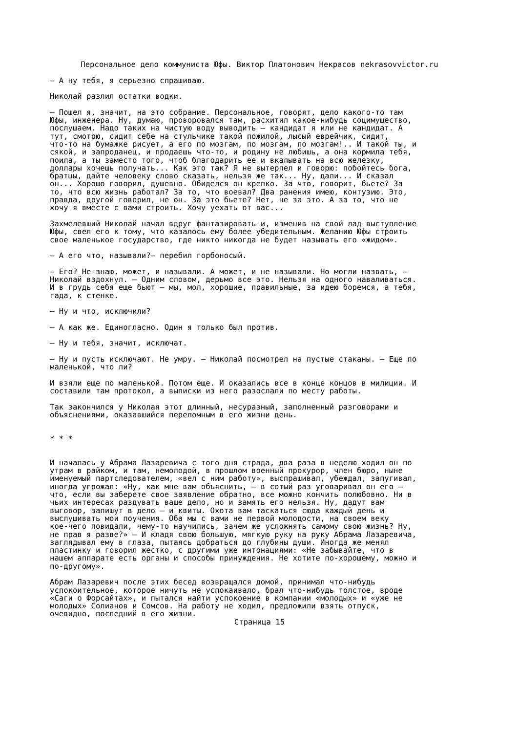Персональное дело коммуниста Юфы. Виктор Платонович Некрасов nekrasovvictor.ru
— А ну тебя, я серьезно спрашиваю.
Николай разлил остатки водки.
— Пошел я, значит, на это собрание. Персональное, говорят, дело какого-то там Юфы, инженера. Ну, думаю, проворовался там, расхитил какое-нибудь социмущество, послушаем. Надо таких на чистую воду выводить — кандидат я или не кандидат. А тут, смотрю, сидит себе на стульчике такой пожилой, лысый еврейчик, сидит, что-то на бумажке рисует, а его по мозгам, по мозгам, по мозгам!.. И такой ты, и сякой, и запроданец, и продаешь что-то, и родину не любишь, а она кормила тебя, поила, а ты заместо того, чтоб благодарить ее и вкалывать на всю железку, доллары хочешь получать... Как это так? Я не вытерпел и говорю: побойтесь бога, братцы, дайте человеку слово сказать, нельзя же так... Ну, дали... И сказал он... Хорошо говорил, душевно. Обиделся он крепко. За что, говорит, бьете? За то, что всю жизнь работал? За то, что воевал? Два ранения имею, контузию. Это, правда, другой говорил, не он. За это бьете? Нет, не за это. А за то, что не хочу я вместе с вами строить. Хочу уехать от вас...
Захмелевший Николай начал вдруг фантазировать и, изменив на свой лад выступление Юфы, свел его к тому, что казалось ему более убедительным. Желанию Юфы строить свое маленькое государство, где никто никогда не будет называть его «жидом».
— А его что, называли?— перебил горбоносый.
— Его? Не знаю, может, и называли. А может, и не называли. Но могли назвать, — Николай вздохнул. — Одним словом, дерьмо все это. Нельзя на одного наваливаться. И в грудь себя еще бьют — мы, мол, хорошие, правильные, за идею боремся, а тебя, гада, к стенке.
— Ну и что, исключили?
— А как же. Единогласно. Один я только был против.
— Ну и тебя, значит, исключат.
— Ну и пусть исключают. Не умру. — Николай посмотрел на пустые стаканы. — Еще по маленькой, что ли?
И взяли еще по маленькой. Потом еще. И оказались все в конце концов в милиции. И составили там протокол, а выписки из него разослали по месту работы.
Так закончился у Николая этот длинный, несуразный, заполненный разговорами и объяснениями, оказавшийся переломным в его жизни день.
* * *
И началась у Абрама Лазаревича с того дня страда, два раза в неделю ходил он по утрам в райком, и там, немолодой, в прошлом военный прокурор, член бюро, ныне именуемый партследователем, «вел с ним работу», выспрашивал, убеждал, запугивал, иногда угрожал: «Ну, как мне вам объяснить, — в сотый раз уговаривал он его — что, если вы заберете свое заявление обратно, все можно кончить полюбовно. Ни в чьих интересах раздувать ваше дело, но и замять его нельзя. Ну, дадут вам выговор, запишут в дело — и квиты. Охота вам таскаться сюда каждый день и выслушивать мои поучения. Оба мы с вами не первой молодости, на своем веку кое-чего повидали, чему-то научились, зачем же усложнять самому свою жизнь? Ну, не прав я разве?» — И кладя свою большую, мягкую руку на руку Абрама Лазаревича, заглядывал ему в глаза, пытаясь добраться до глубины души. Иногда же менял пластинку и говорил жестко, с другими уже интонациями: «Не забывайте, что в нашем аппарате есть органы и способы принуждения. Не хотите по-хорошему, можно и по-другому».
Абрам Лазаревич после этих бесед возвращался домой, принимал что-нибудь успокоительное, которое ничуть не успокаивало, брал что-нибудь толстое, вроде «Саги о Форсайтах», и пытался найти успокоение в компании «молодых» и «уже не молодых» Солианов и Сомсов. На работу не ходил, предложили взять отпуск, очевидно, последний в его жизни.
Страница 15